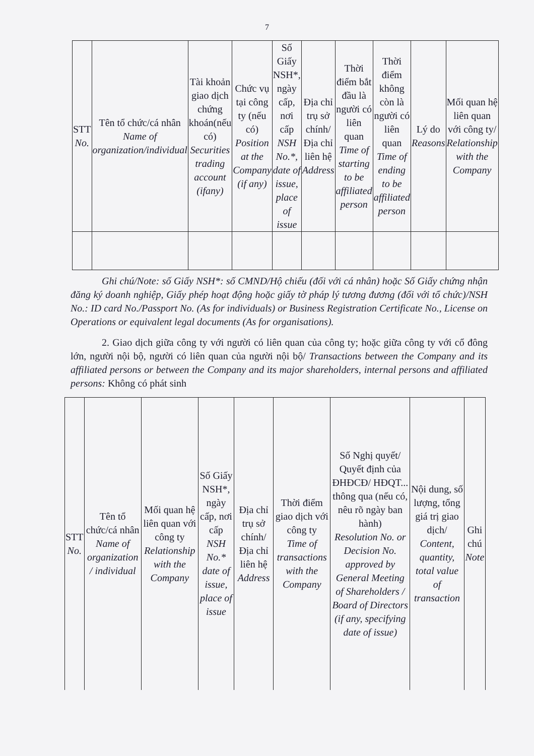7
| STT No. | Tên tổ chức/cá nhân Name of organization/individual | Tài khoản giao dịch chứng khoán(nếu có) Securities trading account (ifany) | Chức vụ tại công ty (nếu có) Position at the Company (if any) | Số Giấy NSH*, ngày cấp, nơi cấp NSH No.*, date of issue, place of issue | Địa chỉ trụ sở chính/ Địa chỉ liên hệ Address | Thời điểm bắt đầu là người có liên quan Time of starting to be affiliated person | Thời điểm không còn là người có liên quan Time of ending to be affiliated person | Lý do Reasons | Mối quan hệ liên quan với công ty/ Relationship with the Company |
| --- | --- | --- | --- | --- | --- | --- | --- | --- | --- |
Ghi chú/Note: số Giấy NSH*: số CMND/Hộ chiếu (đối với cá nhân) hoặc Số Giấy chứng nhận đăng ký doanh nghiệp, Giấy phép hoạt động hoặc giấy tờ pháp lý tương đương (đối với tổ chức)/NSH No.: ID card No./Passport No. (As for individuals) or Business Registration Certificate No., License on Operations or equivalent legal documents (As for organisations).
2. Giao dịch giữa công ty với người có liên quan của công ty; hoặc giữa công ty với cổ đông lớn, người nội bộ, người có liên quan của người nội bộ/ Transactions between the Company and its affiliated persons or between the Company and its major shareholders, internal persons and affiliated persons: Không có phát sinh
| STT No. | Tên tổ chức/cá nhân Name of organization / individual | Mối quan hệ liên quan với công ty Relationship with the Company | Số Giấy NSH*, ngày cấp, nơi cấp NSH No.* date of issue, place of issue | Địa chỉ trụ sở chính/ Địa chỉ liên hệ Address | Thời điểm giao dịch với công ty Time of transactions with the Company | Số Nghị quyết/ Quyết định của ĐHĐCĐ/ HĐQT... thông qua (nếu có, nêu rõ ngày ban hành) Resolution No. or Decision No. approved by General Meeting of Shareholders / Board of Directors (if any, specifying date of issue) | Nội dung, số lượng, tổng giá trị giao dịch/ Content, quantity, total value of transaction | Ghi chú Note |